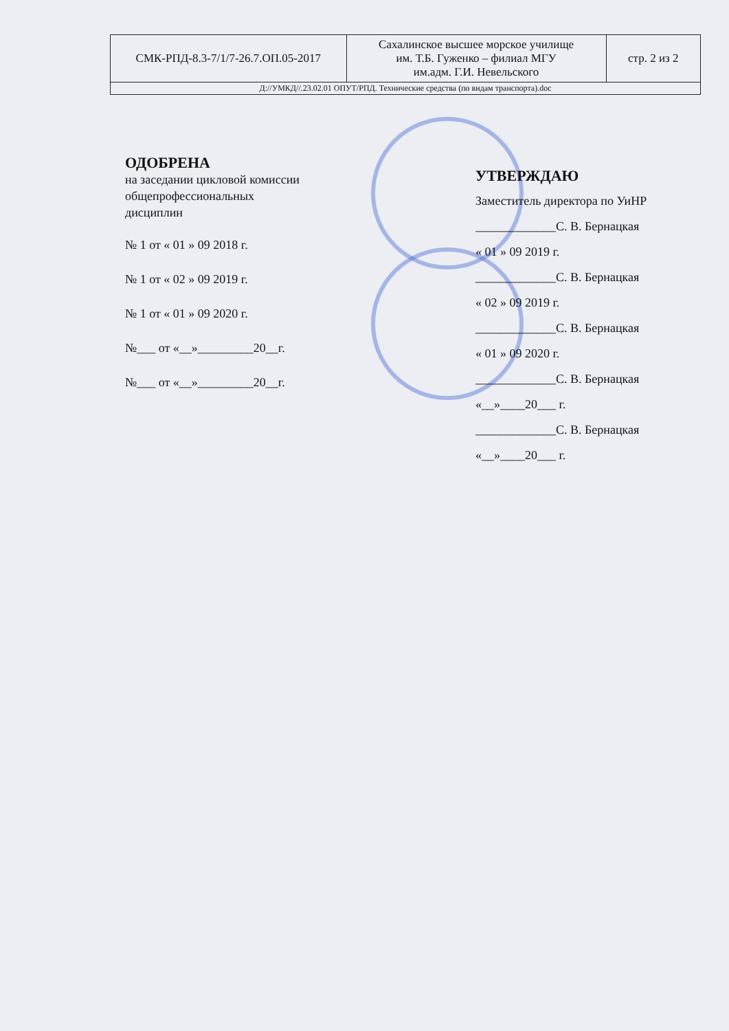| СМК-РПД-8.3-7/1/7-26.7.ОП.05-2017 | Сахалинское высшее морское училище им. Т.Б. Гуженко – филиал МГУ им.адм. Г.И. Невельского | стр. 2 из 2 |
| Д://УМКД//.23.02.01 ОПУТ/РПД. Технические средства (по видам транспорта).doc | | |
ОДОБРЕНА
на заседании цикловой комиссии общепрофессиональных
дисциплин
№ 1 от « 01 » 09 2018 г.
№ 1 от « 02 » 09 2019 г.
№ 1 от « 01 » 09 2020 г.
№___ от «__»_________20__г.
№___ от «__»_________20__г.
УТВЕРЖДАЮ
Заместитель директора по УиНР
_____________С. В. Бернацкая
« 01 » 09 2019 г.
_____________С. В. Бернацкая
« 02 » 09 2019 г.
_____________С. В. Бернацкая
« 01 » 09 2020 г.
_____________С. В. Бернацкая
«__»____20___ г.
_____________С. В. Бернацкая
«__»____20___ г.